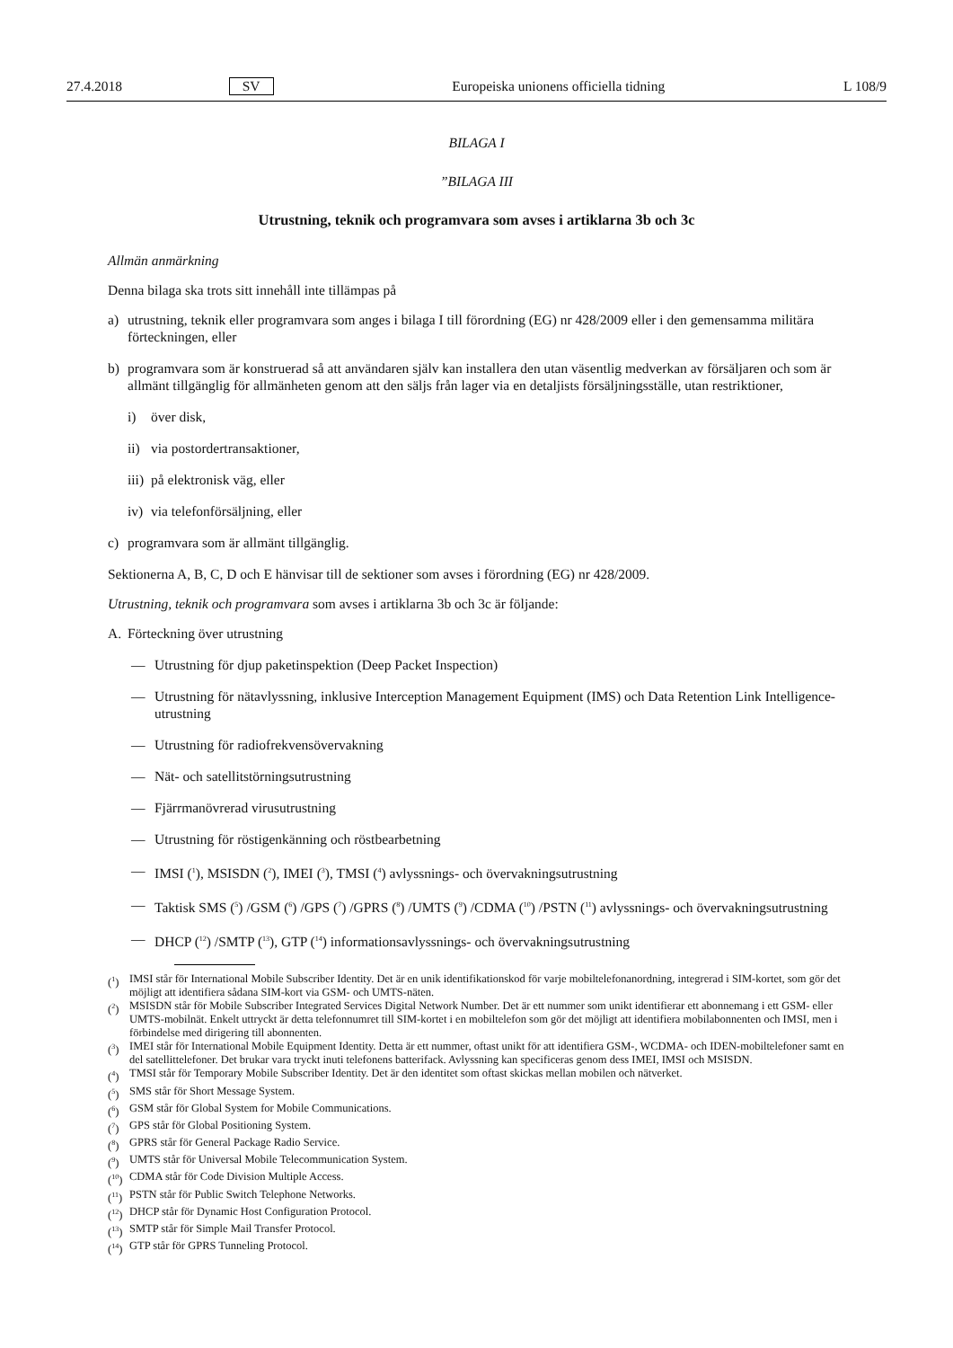27.4.2018 SV Europeiska unionens officiella tidning L 108/9
BILAGA I
”BILAGA III
Utrustning, teknik och programvara som avses i artiklarna 3b och 3c
Allmän anmärkning
Denna bilaga ska trots sitt innehåll inte tillämpas på
a) utrustning, teknik eller programvara som anges i bilaga I till förordning (EG) nr 428/2009 eller i den gemensamma militära förteckningen, eller
b) programvara som är konstruerad så att användaren själv kan installera den utan väsentlig medverkan av försäljaren och som är allmänt tillgänglig för allmänheten genom att den säljs från lager via en detaljists försäljningsställe, utan restriktioner,
i) över disk,
ii) via postordertransaktioner,
iii) på elektronisk väg, eller
iv) via telefonförsäljning, eller
c) programvara som är allmänt tillgänglig.
Sektionerna A, B, C, D och E hänvisar till de sektioner som avses i förordning (EG) nr 428/2009.
Utrustning, teknik och programvara som avses i artiklarna 3b och 3c är följande:
A. Förteckning över utrustning
— Utrustning för djup paketinspektion (Deep Packet Inspection)
— Utrustning för nätavlyssning, inklusive Interception Management Equipment (IMS) och Data Retention Link Intelligence-utrustning
— Utrustning för radiofrekvensövervakning
— Nät- och satellitstörningsutrustning
— Fjärrmanövrerad virusutrustning
— Utrustning för röstigenkänning och röstbearbetning
— IMSI (<sup>1</sup>), MSISDN (<sup>2</sup>), IMEI (<sup>3</sup>), TMSI (<sup>4</sup>) avlyssnings- och övervakningsutrustning
— Taktisk SMS (<sup>5</sup>) /GSM (<sup>6</sup>) /GPS (<sup>7</sup>) /GPRS (<sup>8</sup>) /UMTS (<sup>9</sup>) /CDMA (<sup>10</sup>) /PSTN (<sup>11</sup>) avlyssnings- och övervakningsutrustning
— DHCP (<sup>12</sup>) /SMTP (<sup>13</sup>), GTP (<sup>14</sup>) informationsavlyssnings- och övervakningsutrustning
(<sup>1</sup>) IMSI står för International Mobile Subscriber Identity. Det är en unik identifikationskod för varje mobiltelefonanordning, integrerad i SIM-kortet, som gör det möjligt att identifiera sådana SIM-kort via GSM- och UMTS-näten.
(<sup>2</sup>) MSISDN står för Mobile Subscriber Integrated Services Digital Network Number. Det är ett nummer som unikt identifierar ett abonnemang i ett GSM- eller UMTS-mobilnät. Enkelt uttryckt är detta telefonnumret till SIM-kortet i en mobiltelefon som gör det möjligt att identifiera mobilabonnenten och IMSI, men i förbindelse med dirigering till abonnenten.
(<sup>3</sup>) IMEI står för International Mobile Equipment Identity. Detta är ett nummer, oftast unikt för att identifiera GSM-, WCDMA- och IDEN-mobiltelefoner samt en del satellittelefoner. Det brukar vara tryckt inuti telefonens batterifack. Avlyssning kan specificeras genom dess IMEI, IMSI och MSISDN.
(<sup>4</sup>) TMSI står för Temporary Mobile Subscriber Identity. Det är den identitet som oftast skickas mellan mobilen och nätverket.
(<sup>5</sup>) SMS står för Short Message System.
(<sup>6</sup>) GSM står för Global System for Mobile Communications.
(<sup>7</sup>) GPS står för Global Positioning System.
(<sup>8</sup>) GPRS står för General Package Radio Service.
(<sup>9</sup>) UMTS står för Universal Mobile Telecommunication System.
(<sup>10</sup>) CDMA står för Code Division Multiple Access.
(<sup>11</sup>) PSTN står för Public Switch Telephone Networks.
(<sup>12</sup>) DHCP står för Dynamic Host Configuration Protocol.
(<sup>13</sup>) SMTP står för Simple Mail Transfer Protocol.
(<sup>14</sup>) GTP står för GPRS Tunneling Protocol.